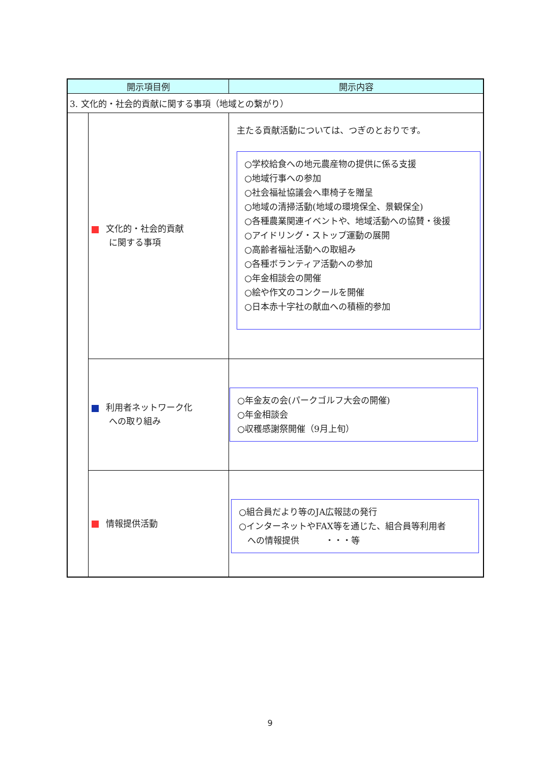| 開示項目例 | | 開示内容 |
| --- | --- | --- |
| 3. 文化的・社会的貢献に関する事項（地域との繋がり） | | |
| | 文化的・社会的貢献 に関する事項 | 主たる貢献活動については、つぎのとおりです。 ○学校給食への地元農産物の提供に係る支援 ○地域行事への参加 ○社会福祉協議会へ車椅子を贈呈 ○地域の清掃活動(地域の環境保全、景観保全) ○各種農業関連イベントや、地域活動への協賛・後援 ○アイドリング・ストップ運動の展開 ○高齢者福祉活動への取組み ○各種ボランティア活動への参加 ○年金相談会の開催 ○絵や作文のコンクールを開催 ○日本赤十字社の献血への積極的参加 |
| | 利用者ネットワーク化 への取り組み | ○年金友の会(パークゴルフ大会の開催) ○年金相談会 ○収穫感謝祭開催（9月上旬） |
| | 情報提供活動 | ○組合員だより等のJA広報誌の発行 ○インターネットやFAX等を通じた、組合員等利用者 への情報提供 ・・・等 |
9